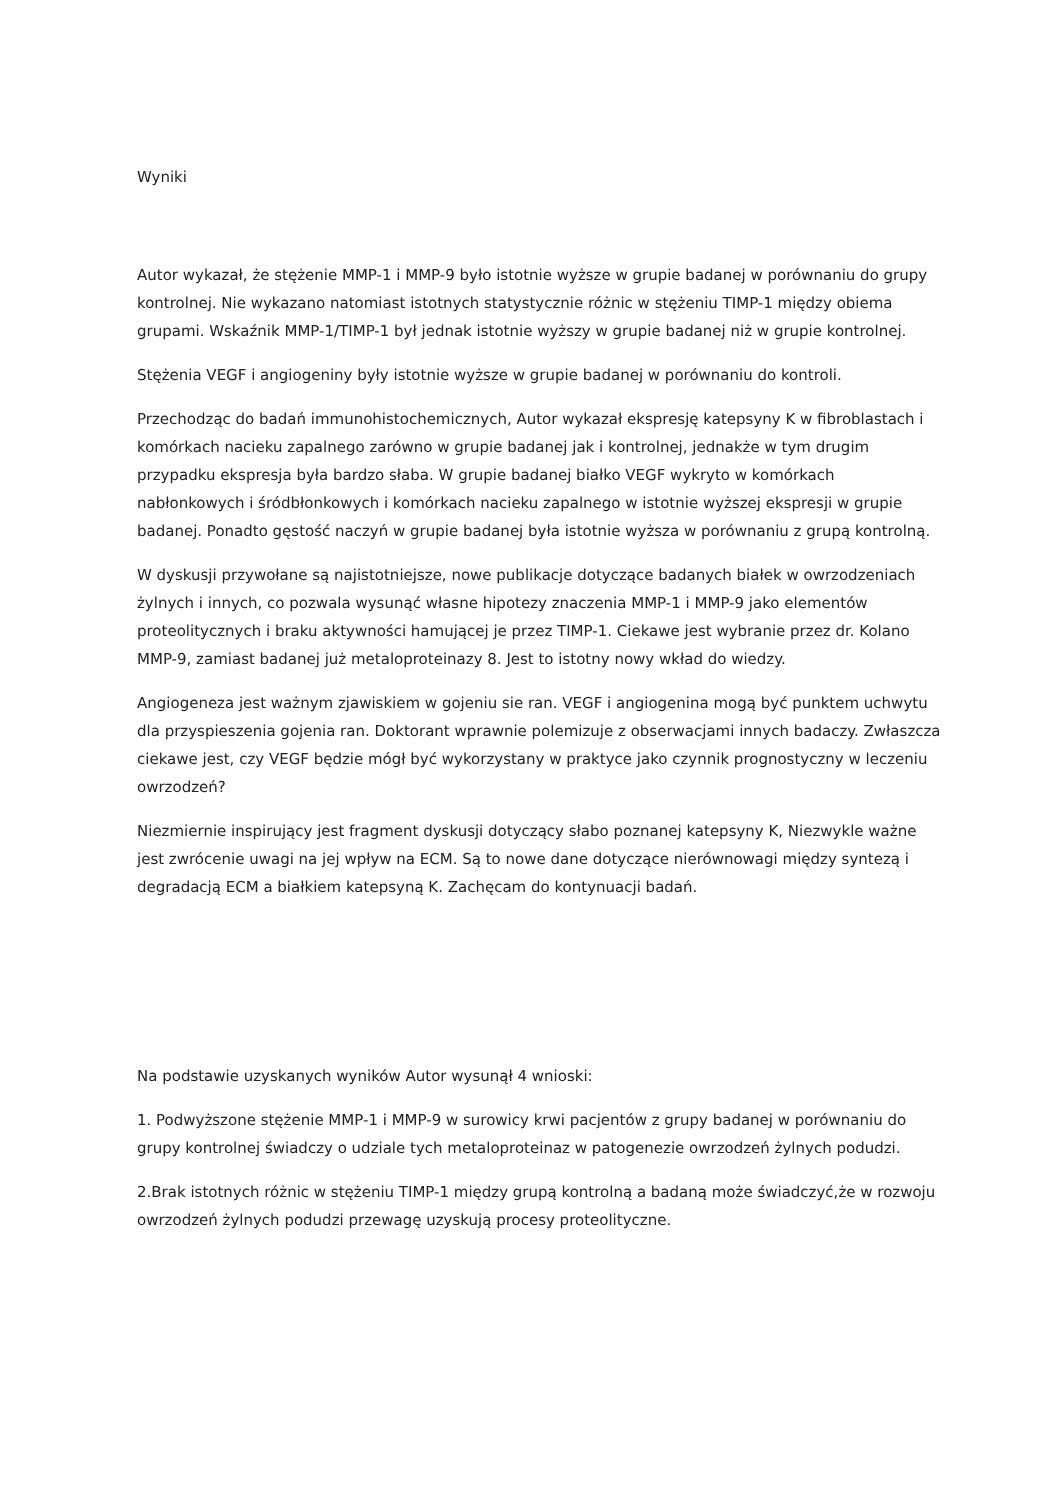Wyniki
Autor wykazał, że stężenie MMP-1 i MMP-9 było istotnie wyższe w grupie badanej w porównaniu do grupy kontrolnej. Nie wykazano natomiast istotnych statystycznie różnic w stężeniu TIMP-1 między obiema grupami. Wskaźnik MMP-1/TIMP-1 był jednak istotnie wyższy w grupie badanej niż w grupie kontrolnej.
Stężenia VEGF i angiogeniny były istotnie wyższe w grupie badanej w porównaniu do kontroli.
Przechodząc do badań immunohistochemicznych, Autor wykazał ekspresję katepsyny K w fibroblastach i komórkach nacieku zapalnego zarówno w grupie badanej jak i kontrolnej, jednakże w tym drugim przypadku ekspresja była bardzo słaba. W grupie badanej białko VEGF wykryto w komórkach nabłonkowych i śródbłonkowych i komórkach nacieku zapalnego w istotnie wyższej ekspresji w grupie badanej. Ponadto gęstość naczyń w grupie badanej była istotnie wyższa w porównaniu z grupą kontrolną.
W dyskusji przywołane są najistotniejsze, nowe publikacje dotyczące badanych białek w owrzodzeniach żylnych i innych, co pozwala wysunąć własne hipotezy znaczenia MMP-1 i MMP-9 jako elementów proteolitycznych i braku aktywności hamującej je przez TIMP-1. Ciekawe jest wybranie przez dr. Kolano MMP-9, zamiast badanej już metaloproteinazy 8. Jest to istotny nowy wkład do wiedzy.
Angiogeneza jest ważnym zjawiskiem w gojeniu sie ran. VEGF i angiogenina mogą być punktem uchwytu dla przyspieszenia gojenia ran. Doktorant wprawnie polemizuje z obserwacjami innych badaczy. Zwłaszcza ciekawe jest, czy VEGF będzie mógł być wykorzystany w praktyce jako czynnik prognostyczny w leczeniu owrzodzeń?
Niezmiernie inspirujący jest fragment dyskusji dotyczący słabo poznanej katepsyny K, Niezwykle ważne jest zwrócenie uwagi na jej wpływ na ECM. Są to nowe dane dotyczące nierównowagi między syntezą i degradacją ECM a białkiem katepsyną K. Zachęcam do kontynuacji badań.
Na podstawie uzyskanych wyników Autor wysunął 4 wnioski:
1. Podwyższone stężenie MMP-1 i MMP-9 w surowicy krwi pacjentów z grupy badanej w porównaniu do grupy kontrolnej świadczy o udziale tych metaloproteinaz w patogenezie owrzodzeń żylnych podudzi.
2.Brak istotnych różnic w stężeniu TIMP-1 między grupą kontrolną a badaną może świadczyć,że w rozwoju owrzodzeń żylnych podudzi przewagę uzyskują procesy proteolityczne.